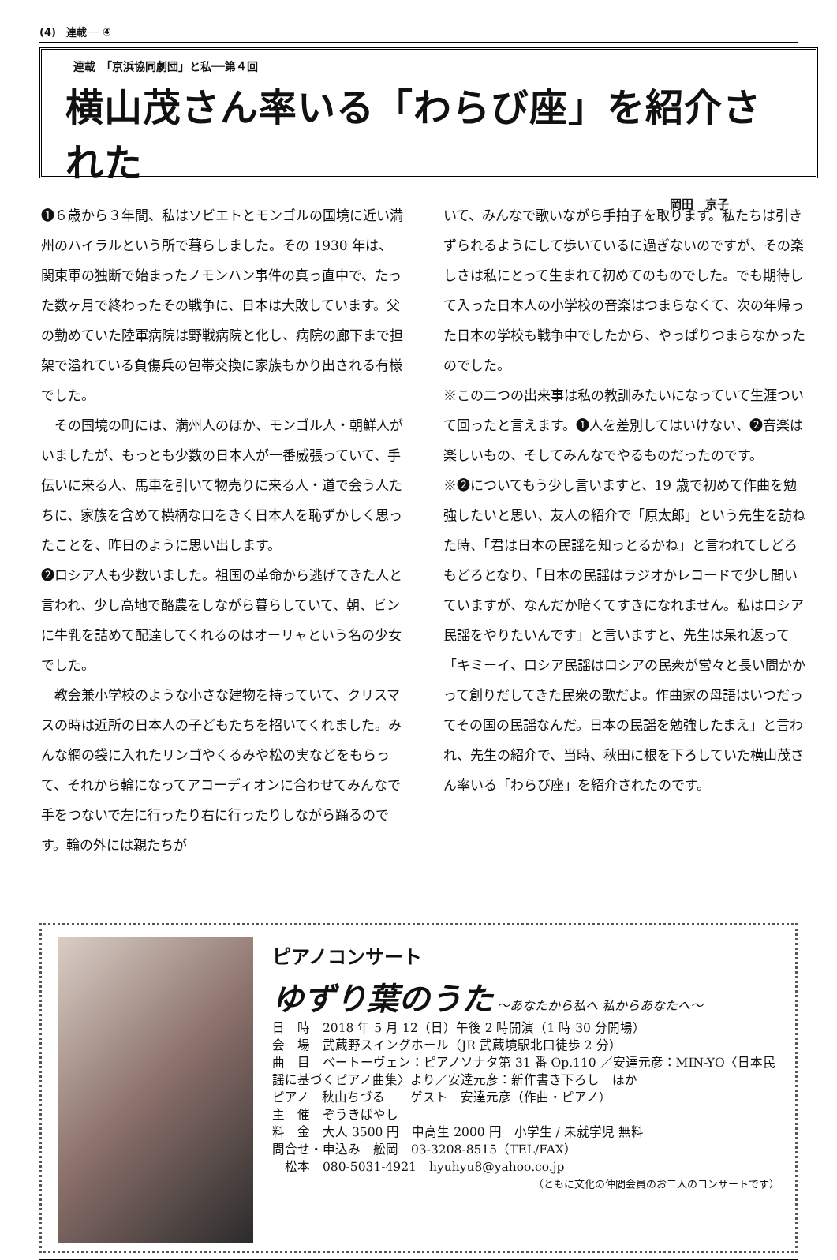(4)　連載── ④
連載　「京浜協同劇団」と私──第４回
横山茂さん率いる「わらび座」を紹介された
岡田　京子
❶６歳から３年間、私はソビエトとモンゴルの国境に近い満州のハイラルという所で暮らしました。その 1930 年は、関東軍の独断で始まったノモンハン事件の真っ直中で、たった数ヶ月で終わったその戦争に、日本は大敗しています。父の勤めていた陸軍病院は野戦病院と化し、病院の廊下まで担架で溢れている負傷兵の包帯交換に家族もかり出される有様でした。
　その国境の町には、満州人のほか、モンゴル人・朝鮮人がいましたが、もっとも少数の日本人が一番威張っていて、手伝いに来る人、馬車を引いて物売りに来る人・道で会う人たちに、家族を含めて横柄な口をきく日本人を恥ずかしく思ったことを、昨日のように思い出します。
❷ロシア人も少数いました。祖国の革命から逃げてきた人と言われ、少し高地で酪農をしながら暮らしていて、朝、ビンに牛乳を詰めて配達してくれるのはオーリャという名の少女でした。
　教会兼小学校のような小さな建物を持っていて、クリスマスの時は近所の日本人の子どもたちを招いてくれました。みんな網の袋に入れたリンゴやくるみや松の実などをもらって、それから輪になってアコーディオンに合わせてみんなで手をつないで左に行ったり右に行ったりしながら踊るのです。輪の外には親たちが
いて、みんなで歌いながら手拍子を取ります。私たちは引きずられるようにして歩いているに過ぎないのですが、その楽しさは私にとって生まれて初めてのものでした。でも期待して入った日本人の小学校の音楽はつまらなくて、次の年帰った日本の学校も戦争中でしたから、やっぱりつまらなかったのでした。
※この二つの出来事は私の教訓みたいになっていて生涯ついて回ったと言えます。❶人を差別してはいけない、❷音楽は楽しいもの、そしてみんなでやるものだったのです。
※❷についてもう少し言いますと、19 歳で初めて作曲を勉強したいと思い、友人の紹介で「原太郎」という先生を訪ねた時、「君は日本の民謡を知っとるかね」と言われてしどろもどろとなり、「日本の民謡はラジオかレコードで少し聞いていますが、なんだか暗くてすきになれません。私はロシア民謡をやりたいんです」と言いますと、先生は呆れ返って「キミーイ、ロシア民謡はロシアの民衆が営々と長い間かかって創りだしてきた民衆の歌だよ。作曲家の母語はいつだってその国の民謡なんだ。日本の民謡を勉強したまえ」と言われ、先生の紹介で、当時、秋田に根を下ろしていた横山茂さん率いる「わらび座」を紹介されたのです。
ピアノコンサート
ゆずり葉のうた ～あなたから私へ 私からあなたへ～
日　時　2018 年 5 月 12（日）午後 2 時開演（1 時 30 分開場）
会　場　武蔵野スイングホール（JR 武蔵境駅北口徒歩 2 分）
曲　目　ベートーヴェン：ピアノソナタ第 31 番 Op.110 ／安達元彦：MIN-YO〈日本民謡に基づくピアノ曲集〉より／安達元彦：新作書き下ろし　ほか
ピアノ　秋山ちづる　　ゲスト　安達元彦（作曲・ピアノ）
主　催　ぞうきばやし
料　金　大人 3500 円　中高生 2000 円　小学生 / 未就学児 無料
問合せ・申込み　舩岡　03-3208-8515（TEL/FAX）
　松本　080-5031-4921　hyuhyu8@yahoo.co.jp
（ともに文化の仲間会員のお二人のコンサートです）